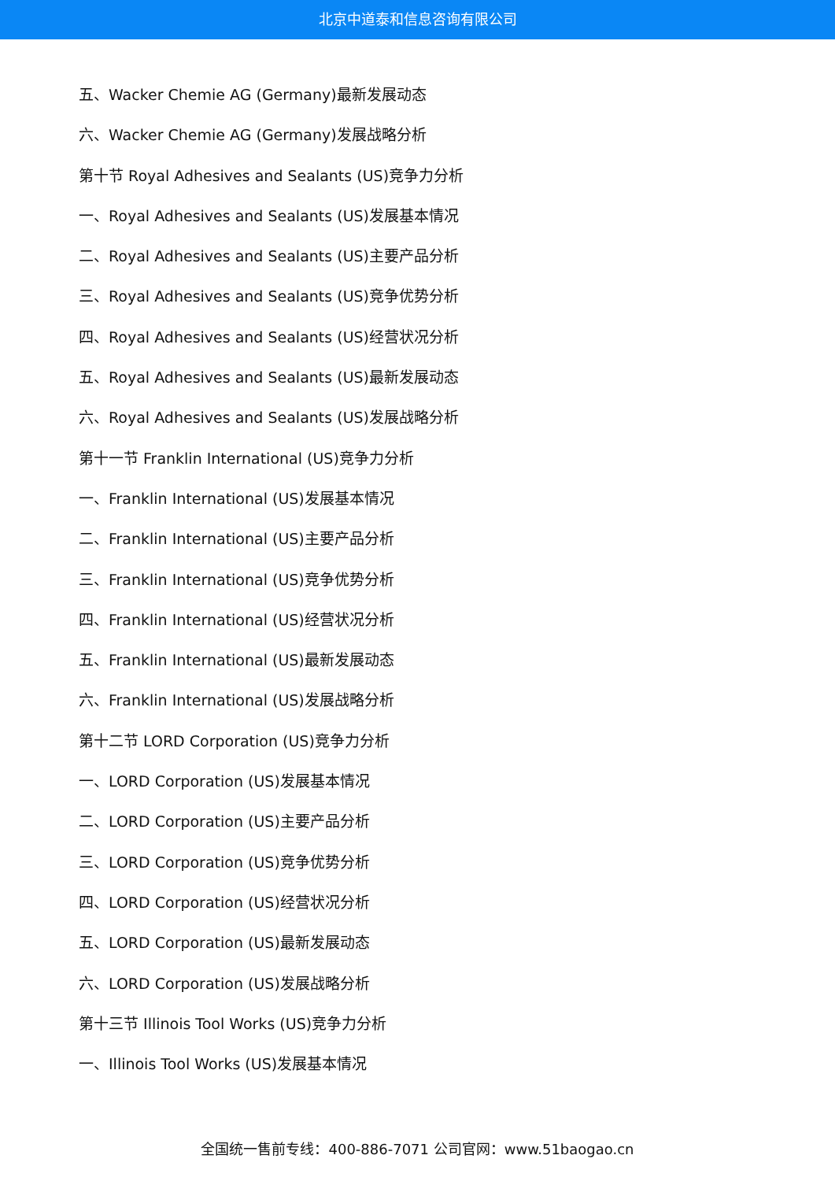北京中道泰和信息咨询有限公司
五、Wacker Chemie AG (Germany)最新发展动态
六、Wacker Chemie AG (Germany)发展战略分析
第十节 Royal Adhesives and Sealants (US)竞争力分析
一、Royal Adhesives and Sealants (US)发展基本情况
二、Royal Adhesives and Sealants (US)主要产品分析
三、Royal Adhesives and Sealants (US)竞争优势分析
四、Royal Adhesives and Sealants (US)经营状况分析
五、Royal Adhesives and Sealants (US)最新发展动态
六、Royal Adhesives and Sealants (US)发展战略分析
第十一节 Franklin International (US)竞争力分析
一、Franklin International (US)发展基本情况
二、Franklin International (US)主要产品分析
三、Franklin International (US)竞争优势分析
四、Franklin International (US)经营状况分析
五、Franklin International (US)最新发展动态
六、Franklin International (US)发展战略分析
第十二节 LORD Corporation (US)竞争力分析
一、LORD Corporation (US)发展基本情况
二、LORD Corporation (US)主要产品分析
三、LORD Corporation (US)竞争优势分析
四、LORD Corporation (US)经营状况分析
五、LORD Corporation (US)最新发展动态
六、LORD Corporation (US)发展战略分析
第十三节 Illinois Tool Works (US)竞争力分析
一、Illinois Tool Works (US)发展基本情况
全国统一售前专线：400-886-7071 公司官网：www.51baogao.cn